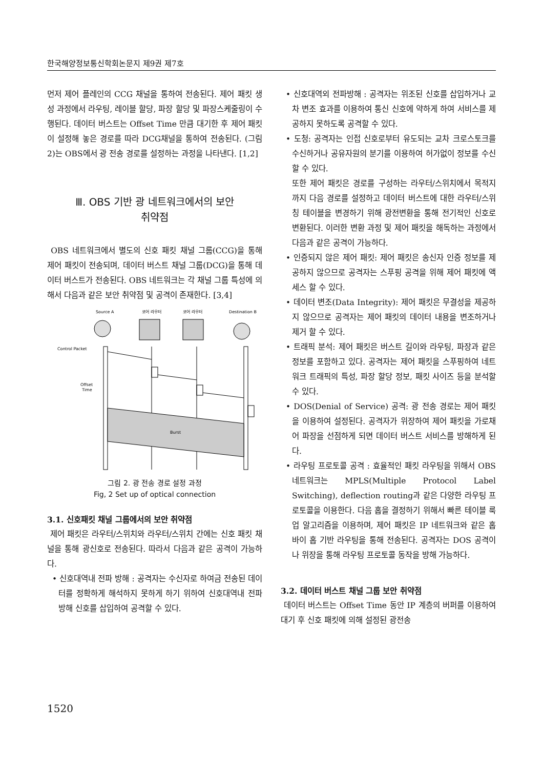한국해양정보통신학회논문지 제9권 제7호
먼저 제어 플레인의 CCG 채널을 통하여 전송된다. 제어 패킷 생성 과정에서 라우팅, 레이블 할당, 파장 할당 및 파장스케줄링이 수행된다. 데이터 버스트는 Offset Time 만큼 대기한 후 제어 패킷이 설정해 놓은 경로를 따라 DCG채널을 통하여 전송된다. (그림 2)는 OBS에서 광 전송 경로를 설정하는 과정을 나타낸다. [1,2]
Ⅲ. OBS 기반 광 네트워크에서의 보안
취약점
OBS 네트워크에서 별도의 신호 패킷 채널 그룹(CCG)을 통해 제어 패킷이 전송되며, 데이터 버스트 채널 그룹(DCG)을 통해 데이터 버스트가 전송된다. OBS 네트워크는 각 채널 그룹 특성에 의해서 다음과 같은 보안 취약점 및 공격이 존재한다. [3,4]
Source A
코어 라우터
코어 라우터
Destination B
Control Packet
Offset
Time
Burst
그림 2. 광 전송 경로 설정 과정
Fig, 2 Set up of optical connection
3.1. 신호패킷 채널 그룹에서의 보안 취약점
제어 패킷은 라우터/스위치와 라우터/스위치 간에는 신호 패킷 채널을 통해 광신호로 전송된다. 따라서 다음과 같은 공격이 가능하다.
• 신호대역내 전파 방해 : 공격자는 수신자로 하여금 전송된 데이터를 정확하게 해석하지 못하게 하기 위하여 신호대역내 전파 방해 신호를 삽입하여 공격할 수 있다.
• 신호대역외 전파방해 : 공격자는 위조된 신호를 삽입하거나 교차 변조 효과를 이용하여 통신 신호에 약하게 하여 서비스를 제공하지 못하도록 공격할 수 있다.
• 도청: 공격자는 인접 신호로부터 유도되는 교차 크로스토크를 수신하거나 공유자원의 분기를 이용하여 허가없이 정보를 수신할 수 있다.
또한 제어 패킷은 경로를 구성하는 라우터/스위치에서 목적지까지 다음 경로를 설정하고 데이터 버스트에 대한 라우터/스위칭 테이블을 변경하기 위해 광전변환을 통해 전기적인 신호로 변환된다. 이러한 변환 과정 및 제어 패킷을 해독하는 과정에서 다음과 같은 공격이 가능하다.
• 인증되지 않은 제어 패킷: 제어 패킷은 송신자 인증 정보를 제공하지 않으므로 공격자는 스푸핑 공격을 위해 제어 패킷에 액세스 할 수 있다.
• 데이터 변조(Data Integrity): 제어 패킷은 무결성을 제공하지 않으므로 공격자는 제어 패킷의 데이터 내용을 변조하거나 제거 할 수 있다.
• 트래픽 분석: 제어 패킷은 버스트 길이와 라우팅, 파장과 같은 정보를 포함하고 있다. 공격자는 제어 패킷을 스푸핑하여 네트워크 트래픽의 특성, 파장 할당 정보, 패킷 사이즈 등을 분석할 수 있다.
• DOS(Denial of Service) 공격: 광 전송 경로는 제어 패킷을 이용하여 설정된다. 공격자가 위장하여 제어 패킷을 가로채어 파장을 선점하게 되면 데이터 버스트 서비스를 방해하게 된다.
• 라우팅 프로토콜 공격 : 효율적인 패킷 라우팅을 위해서 OBS 네트워크는 MPLS(Multiple Protocol Label Switching), deflection routing과 같은 다양한 라우팅 프로토콜을 이용한다. 다음 홉을 결정하기 위해서 빠른 테이블 룩업 알고리즘을 이용하며, 제어 패킷은 IP 네트워크와 같은 홉 바이 홉 기반 라우팅을 통해 전송된다. 공격자는 DOS 공격이나 위장을 통해 라우팅 프로토콜 동작을 방해 가능하다.
3.2. 데이터 버스트 채널 그룹 보안 취약점
데이터 버스트는 Offset Time 동안 IP 계층의 버퍼를 이용하여 대기 후 신호 패킷에 의해 설정된 광전송
1520